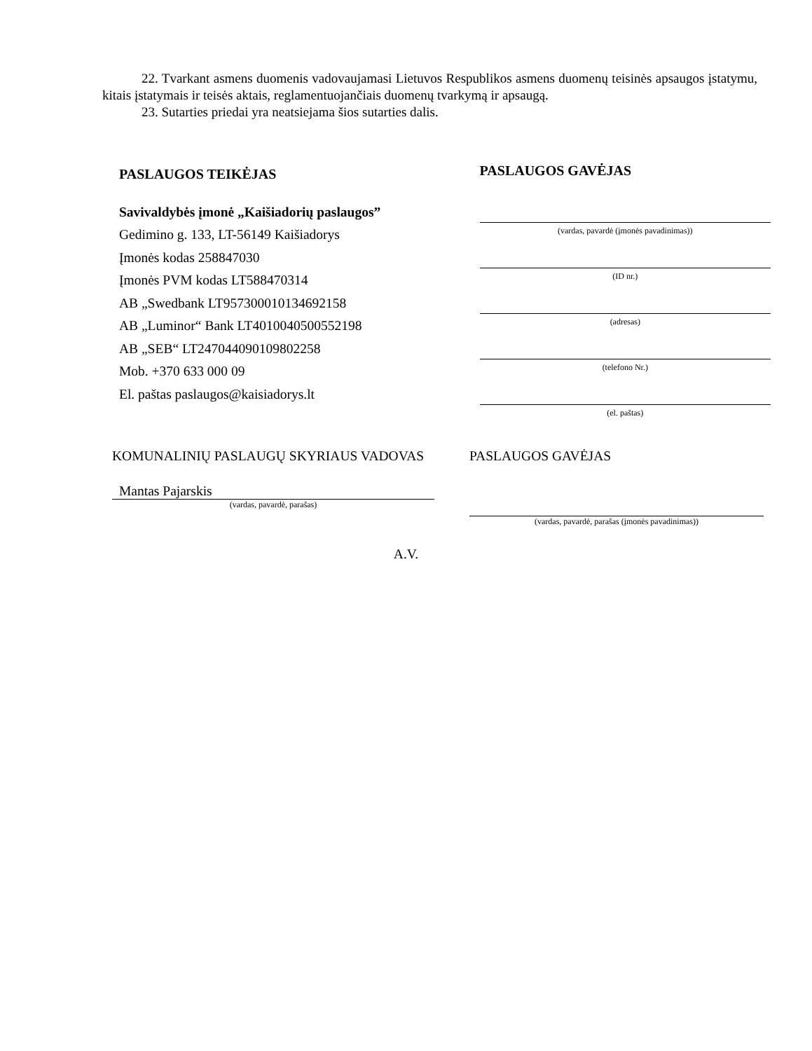22. Tvarkant asmens duomenis vadovaujamasi Lietuvos Respublikos asmens duomenų teisinės apsaugos įstatymu, kitais įstatymais ir teisės aktais, reglamentuojančiais duomenų tvarkymą ir apsaugą.
23. Sutarties priedai yra neatsiejama šios sutarties dalis.
PASLAUGOS TEIKĖJAS
Savivaldybės įmonė „Kaišiadorių paslaugos”
Gedimino g. 133, LT-56149 Kaišiadorys
Įmonės kodas 258847030
Įmonės PVM kodas LT588470314
AB „Swedbank LT957300010134692158
AB „Luminor“ Bank LT4010040500552198
AB „SEB“ LT247044090109802258
Mob. +370 633 000 09
El. paštas paslaugos@kaisiadorys.lt
PASLAUGOS GAVĖJAS
(vardas, pavardė (įmonės pavadinimas))
(ID nr.)
(adresas)
(telefono Nr.)
(el. paštas)
KOMUNALINIŲ PASLAUGŲ SKYRIAUS VADOVAS
Mantas Pajarskis
(vardas, pavardė, parašas)
PASLAUGOS GAVĖJAS
(vardas, pavardė, parašas (įmonės pavadinimas))
A.V.